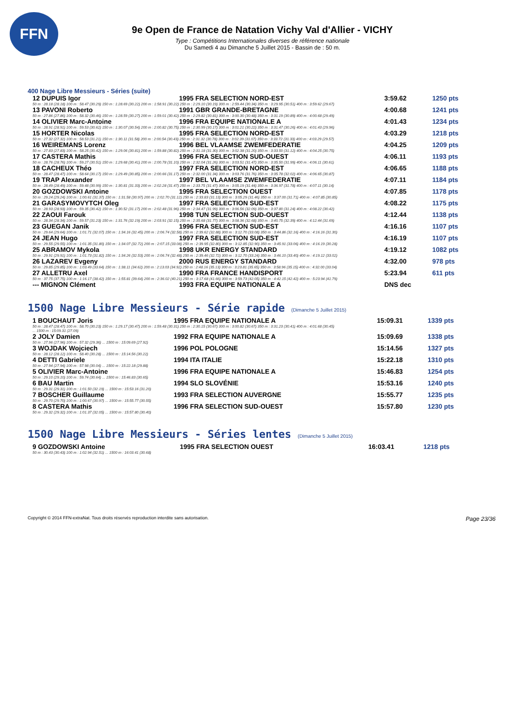FFN
9e Open de France de Natation Vichy Val d'Allier - VICHY
Type : Compétitions Internationales diverses de référence nationale
Du Samedi 4 au Dimanche 5 Juillet 2015 - Bassin de : 50 m.
400 Nage Libre Messieurs - Séries (suite)
| 12 DUPUIS Igor | 1995 FRA SELECTION NORD-EST | 3:59.62 | 1250 pts |
| 50 m : 28.18 (28.18) 100 m : 58.47 (30.29) 150 m : 1:28.69 (30.22) 200 m : 1:58.91 (30.22) 250 m : 2:29.10 (30.19) 300 m : 2:59.44 (30.34) 350 m : 3:29.95 (30.51) 400 m : 3:59.62 (29.67) | | | |
| 13 PAVONI Roberto | 1991 GBR GRANDE-BRETAGNE | 4:00.68 | 1241 pts |
| 50 m : 27.86 (27.86) 100 m : 58.32 (30.46) 150 m : 1:28.59 (30.27) 200 m : 1:59.01 (30.42) 250 m : 2:29.82 (30.81) 300 m : 3:00.30 (30.48) 350 m : 3:31.19 (30.89) 400 m : 4:00.68 (29.49) | | | |
| 14 OLIVIER Marc-Antoine | 1996 FRA EQUIPE NATIONALE A | 4:01.43 | 1234 pts |
| 50 m : 28.91 (28.91) 100 m : 59.53 (30.62) 150 m : 1:30.07 (30.54) 200 m : 2:00.82 (30.75) 250 m : 2:30.99 (30.17) 300 m : 3:01.21 (30.22) 350 m : 3:31.47 (30.26) 400 m : 4:01.43 (29.96) | | | |
| 15 HORTER Nicolas | 1995 FRA SELECTION NORD-EST | 4:03.29 | 1218 pts |
| 50 m : 27.32 (27.32) 100 m : 58.53 (31.21) 150 m : 1:30.11 (31.58) 200 m : 2:00.54 (30.43) 250 m : 2:31.32 (30.78) 300 m : 3:02.39 (31.07) 350 m : 3:33.72 (31.33) 400 m : 4:03.29 (29.57) | | | |
| 16 WEIREMANS Lorenz | 1996 BEL VLAAMSE ZWEMFEDERATIE | 4:04.25 | 1209 pts |
| 50 m : 27.83 (27.83) 100 m : 58.25 (30.42) 150 m : 1:29.06 (30.81) 200 m : 1:59.88 (30.82) 250 m : 2:31.18 (31.30) 300 m : 3:02.38 (31.20) 350 m : 3:33.50 (31.12) 400 m : 4:04.25 (30.75) | | | |
| 17 CASTERA Mathis | 1996 FRA SELECTION SUD-OUEST | 4:06.11 | 1193 pts |
| 50 m : 28.76 (28.76) 100 m : 59.27 (30.51) 150 m : 1:29.68 (30.41) 200 m : 2:00.78 (31.10) 250 m : 2:32.04 (31.26) 300 m : 3:03.51 (31.47) 350 m : 3:35.50 (31.99) 400 m : 4:06.11 (30.61) | | | |
| 18 CACHEUX Théo | 1997 FRA SELECTION NORD-EST | 4:06.65 | 1188 pts |
| 50 m : 28.47 (28.47) 100 m : 58.64 (30.17) 150 m : 1:29.49 (30.85) 200 m : 2:00.66 (31.17) 250 m : 2:32.00 (31.34) 300 m : 3:03.76 (31.76) 350 m : 3:35.78 (32.02) 400 m : 4:06.65 (30.87) | | | |
| 19 TRAP Alexander | 1997 BEL VLAAMSE ZWEMFEDERATIE | 4:07.11 | 1184 pts |
| 50 m : 28.49 (28.49) 100 m : 59.48 (30.99) 150 m : 1:30.81 (31.33) 200 m : 2:02.28 (31.47) 250 m : 2:33.75 (31.47) 300 m : 3:05.19 (31.44) 350 m : 3:36.97 (31.78) 400 m : 4:07.11 (30.14) | | | |
| 20 GOZDOWSKI Antoine | 1995 FRA SELECTION OUEST | 4:07.85 | 1178 pts |
| 50 m : 29.24 (29.24) 100 m : 1:00.61 (31.37) 150 m : 1:31.58 (30.97) 200 m : 2:02.70 (31.12) 250 m : 2:33.83 (31.13) 300 m : 3:05.29 (31.46) 350 m : 3:37.00 (31.71) 400 m : 4:07.85 (30.85) | | | |
| 21 GARASYMOVYTCH Oleg | 1997 FRA SELECTION SUD-EST | 4:08.22 | 1175 pts |
| 50 m : 28.93 (28.93) 100 m : 59.35 (30.42) 150 m : 1:30.52 (31.17) 200 m : 2:02.48 (31.96) 250 m : 2:34.47 (31.99) 300 m : 3:06.56 (32.09) 350 m : 3:37.80 (31.24) 400 m : 4:08.22 (30.42) | | | |
| 22 ZAOUI Farouk | 1998 TUN SELECTION SUD-OUEST | 4:12.44 | 1138 pts |
| 50 m : 28.34 (28.34) 100 m : 59.57 (31.23) 150 m : 1:31.76 (32.19) 200 m : 2:03.91 (32.15) 250 m : 2:35.68 (31.77) 300 m : 3:08.36 (32.68) 350 m : 3:40.75 (32.39) 400 m : 4:12.44 (31.69) | | | |
| 23 GUEGAN Janik | 1996 FRA SELECTION SUD-EST | 4:16.16 | 1107 pts |
| 50 m : 29.64 (29.64) 100 m : 1:01.71 (32.07) 150 m : 1:34.16 (32.45) 200 m : 2:06.74 (32.58) 250 m : 2:39.62 (32.88) 300 m : 3:12.70 (33.08) 350 m : 3:44.86 (32.16) 400 m : 4:16.16 (31.30) | | | |
| 24 JEAN Hugo | 1997 FRA SELECTION SUD-EST | 4:16.19 | 1107 pts |
| 50 m : 29.55 (29.55) 100 m : 1:01.35 (31.80) 150 m : 1:34.07 (32.72) 200 m : 2:07.15 (33.08) 250 m : 2:39.95 (32.80) 300 m : 3:12.85 (32.90) 350 m : 3:45.91 (33.06) 400 m : 4:16.19 (30.28) | | | |
| 25 ABRAMOV Mykola | 1998 UKR ENERGY STANDARD | 4:19.12 | 1082 pts |
| 50 m : 29.91 (29.91) 100 m : 1:01.73 (31.82) 150 m : 1:34.26 (32.53) 200 m : 2:06.74 (32.48) 250 m : 2:39.46 (32.72) 300 m : 3:12.70 (33.24) 350 m : 3:46.10 (33.40) 400 m : 4:19.12 (33.02) | | | |
| 26 LAZAREV Evgeny | 2000 RUS ENERGY STANDARD | 4:32.00 | 978 pts |
| 50 m : 29.85 (29.85) 100 m : 1:03.49 (33.64) 150 m : 1:38.11 (34.62) 200 m : 2:13.03 (34.92) 250 m : 2:48.16 (35.13) 300 m : 3:23.81 (35.65) 350 m : 3:58.96 (35.15) 400 m : 4:32.00 (33.04) | | | |
| 27 ALLETRU Axel | 1990 FRA FRANCE HANDISPORT | 5:23.94 | 611 pts |
| 50 m : 37.75 (37.75) 100 m : 1:16.17 (38.42) 150 m : 1:55.81 (39.64) 200 m : 2:36.02 (40.21) 250 m : 3:17.68 (41.66) 300 m : 3:59.73 (42.05) 350 m : 4:42.15 (42.42) 400 m : 5:23.94 (41.79) | | | |
| --- MIGNON Clément | 1993 FRA EQUIPE NATIONALE A | DNS dec | |
1500 Nage Libre Messieurs - Série rapide (Dimanche 5 Juillet 2015)
| 1 BOUCHAUT Joris | 1995 FRA EQUIPE NATIONALE A | 15:09.31 | 1339 pts |
| 50 m : 28.47 (28.47) 100 m : 58.70 (30.23) 150 m : 1:29.17 (30.47) 200 m : 1:59.48 (30.31) 250 m : 2:30.15 (30.67) 300 m : 3:00.82 (30.67) 350 m : 3:31.23 (30.41) 400 m : 4:01.68 (30.45) ... 1500 m : 15:09.31 (27.09) | | | |
| 2 JOLY Damien | 1992 FRA EQUIPE NATIONALE A | 15:09.69 | 1338 pts |
| 50 m : 27.96 (27.96) 100 m : 57.32 (29.36) ... 1500 m : 15:09.69 (27.92) | | | |
| 3 WOJDAK Wojciech | 1996 POL POLOGNE | 15:14.56 | 1327 pts |
| 50 m : 28.12 (28.12) 100 m : 58.40 (30.28) ... 1500 m : 15:14.56 (30.22) | | | |
| 4 DETTI Gabriele | 1994 ITA ITALIE | 15:22.18 | 1310 pts |
| 50 m : 27.94 (27.94) 100 m : 57.98 (30.04) ... 1500 m : 15:22.18 (29.88) | | | |
| 5 OLIVIER Marc-Antoine | 1996 FRA EQUIPE NATIONALE A | 15:46.83 | 1254 pts |
| 50 m : 29.10 (29.10) 100 m : 59.74 (30.64) ... 1500 m : 15:46.83 (30.65) | | | |
| 6 BAU Martin | 1994 SLO SLOVÉNIE | 15:53.16 | 1240 pts |
| 50 m : 29.31 (29.31) 100 m : 1:01.50 (32.19) ... 1500 m : 15:53.16 (31.20) | | | |
| 7 BOSCHER Guillaume | 1993 FRA SELECTION AUVERGNE | 15:55.77 | 1235 pts |
| 50 m : 29.70 (29.70) 100 m : 1:00.67 (30.97) ... 1500 m : 15:55.77 (30.55) | | | |
| 8 CASTERA Mathis | 1996 FRA SELECTION SUD-OUEST | 15:57.80 | 1230 pts |
| 50 m : 29.32 (29.32) 100 m : 1:01.37 (32.05) ... 1500 m : 15:57.80 (30.40) | | | |
1500 Nage Libre Messieurs - Séries lentes (Dimanche 5 Juillet 2015)
| 9 GOZDOWSKI Antoine | 1995 FRA SELECTION OUEST | 16:03.41 | 1218 pts |
| 50 m : 30.43 (30.43) 100 m : 1:02.94 (32.51) ... 1500 m : 16:03.41 (30.68) | | | |
Copyright © 2014 FFN-extraNat. Tous droits réservés reproduction interdite sans autorisation. Page 23/36